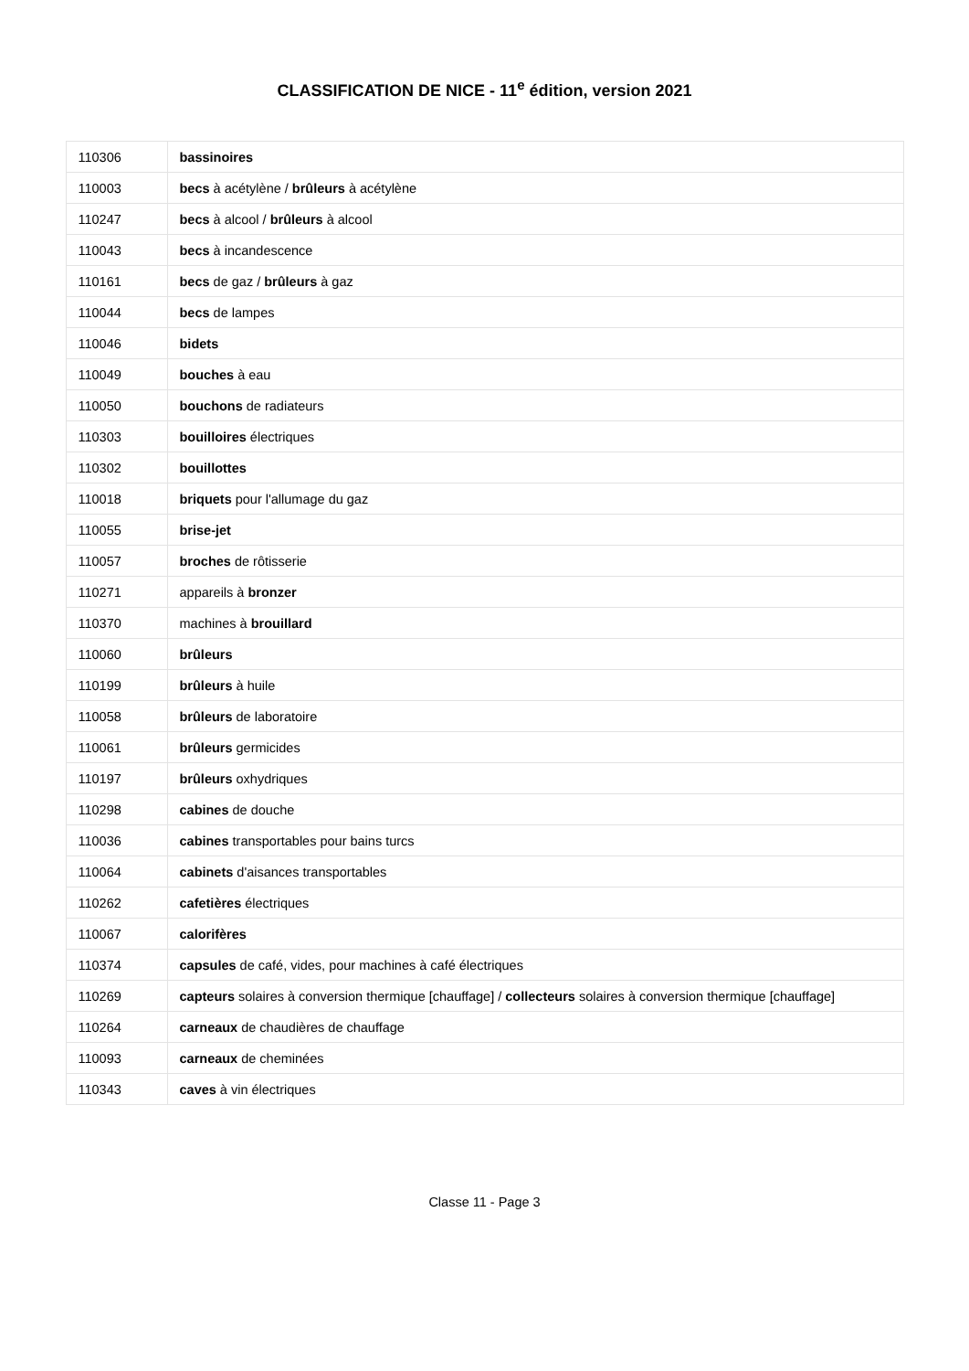CLASSIFICATION DE NICE - 11<sup>e</sup> édition, version 2021
| 110306 | bassinoires |
| 110003 | becs à acétylène / brûleurs à acétylène |
| 110247 | becs à alcool / brûleurs à alcool |
| 110043 | becs à incandescence |
| 110161 | becs de gaz / brûleurs à gaz |
| 110044 | becs de lampes |
| 110046 | bidets |
| 110049 | bouches à eau |
| 110050 | bouchons de radiateurs |
| 110303 | bouilloires électriques |
| 110302 | bouillottes |
| 110018 | briquets pour l'allumage du gaz |
| 110055 | brise-jet |
| 110057 | broches de rôtisserie |
| 110271 | appareils à bronzer |
| 110370 | machines à brouillard |
| 110060 | brûleurs |
| 110199 | brûleurs à huile |
| 110058 | brûleurs de laboratoire |
| 110061 | brûleurs germicides |
| 110197 | brûleurs oxhydriques |
| 110298 | cabines de douche |
| 110036 | cabines transportables pour bains turcs |
| 110064 | cabinets d'aisances transportables |
| 110262 | cafetières électriques |
| 110067 | calorifères |
| 110374 | capsules de café, vides, pour machines à café électriques |
| 110269 | capteurs solaires à conversion thermique [chauffage] / collecteurs solaires à conversion thermique [chauffage] |
| 110264 | carneaux de chaudières de chauffage |
| 110093 | carneaux de cheminées |
| 110343 | caves à vin électriques |
Classe 11 - Page 3